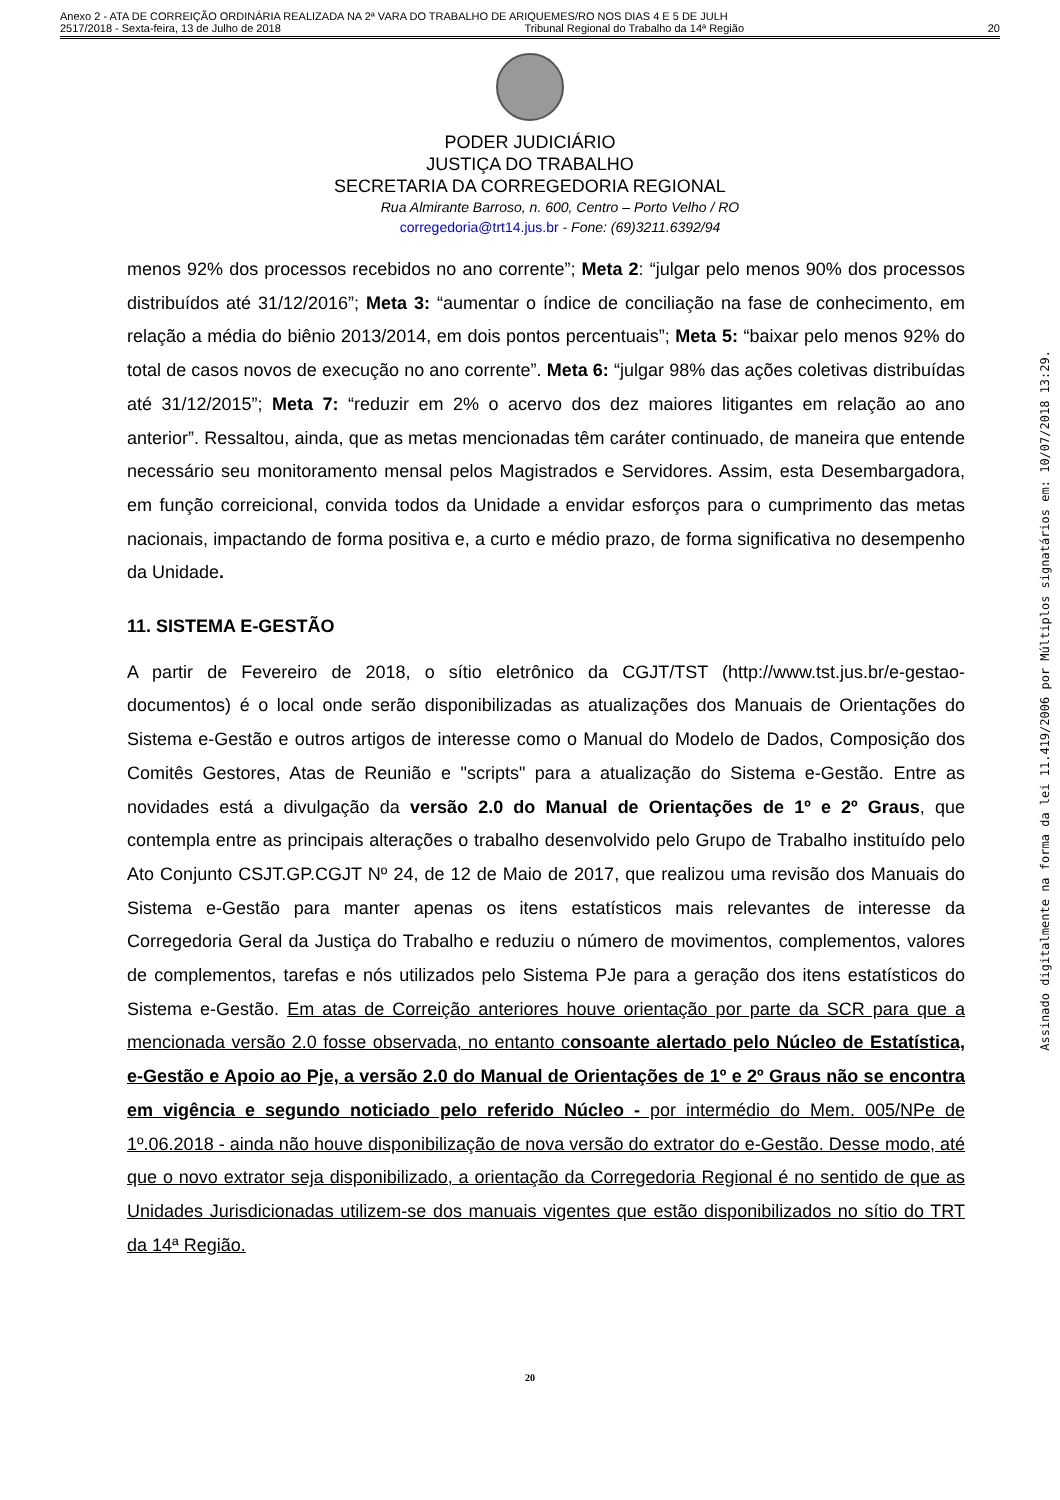Anexo 2 - ATA DE CORREIÇÃO ORDINÁRIA REALIZADA NA 2ª VARA DO TRABALHO DE ARIQUEMES/RO NOS DIAS 4 E 5 DE JULH
2517/2018 - Sexta-feira, 13 de Julho de 2018 Tribunal Regional do Trabalho da 14ª Região 20
PODER JUDICIÁRIO
JUSTIÇA DO TRABALHO
SECRETARIA DA CORREGEDORIA REGIONAL
Rua Almirante Barroso, n. 600, Centro – Porto Velho / RO
corregedoria@trt14.jus.br - Fone: (69)3211.6392/94
menos 92% dos processos recebidos no ano corrente”; Meta 2: “julgar pelo menos 90% dos processos distribuídos até 31/12/2016”; Meta 3: “aumentar o índice de conciliação na fase de conhecimento, em relação a média do biênio 2013/2014, em dois pontos percentuais”; Meta 5: “baixar pelo menos 92% do total de casos novos de execução no ano corrente”. Meta 6: “julgar 98% das ações coletivas distribuídas até 31/12/2015”; Meta 7: “reduzir em 2% o acervo dos dez maiores litigantes em relação ao ano anterior”. Ressaltou, ainda, que as metas mencionadas têm caráter continuado, de maneira que entende necessário seu monitoramento mensal pelos Magistrados e Servidores. Assim, esta Desembargadora, em função correicional, convida todos da Unidade a envidar esforços para o cumprimento das metas nacionais, impactando de forma positiva e, a curto e médio prazo, de forma significativa no desempenho da Unidade.
11. SISTEMA E-GESTÃO
A partir de Fevereiro de 2018, o sítio eletrônico da CGJT/TST (http://www.tst.jus.br/e-gestao-documentos) é o local onde serão disponibilizadas as atualizações dos Manuais de Orientações do Sistema e-Gestão e outros artigos de interesse como o Manual do Modelo de Dados, Composição dos Comitês Gestores, Atas de Reunião e "scripts" para a atualização do Sistema e-Gestão. Entre as novidades está a divulgação da versão 2.0 do Manual de Orientações de 1º e 2º Graus, que contempla entre as principais alterações o trabalho desenvolvido pelo Grupo de Trabalho instituído pelo Ato Conjunto CSJT.GP.CGJT Nº 24, de 12 de Maio de 2017, que realizou uma revisão dos Manuais do Sistema e-Gestão para manter apenas os itens estatísticos mais relevantes de interesse da Corregedoria Geral da Justiça do Trabalho e reduziu o número de movimentos, complementos, valores de complementos, tarefas e nós utilizados pelo Sistema PJe para a geração dos itens estatísticos do Sistema e-Gestão. Em atas de Correição anteriores houve orientação por parte da SCR para que a mencionada versão 2.0 fosse observada, no entanto consoante alertado pelo Núcleo de Estatística, e-Gestão e Apoio ao Pje, a versão 2.0 do Manual de Orientações de 1º e 2º Graus não se encontra em vigência e segundo noticiado pelo referido Núcleo - por intermédio do Mem. 005/NPe de 1º.06.2018 - ainda não houve disponibilização de nova versão do extrator do e-Gestão. Desse modo, até que o novo extrator seja disponibilizado, a orientação da Corregedoria Regional é no sentido de que as Unidades Jurisdicionadas utilizem-se dos manuais vigentes que estão disponibilizados no sítio do TRT da 14ª Região.
20
Assinado digitalmente na forma da lei 11.419/2006 por Múltiplos signatários em: 10/07/2018 13:29.